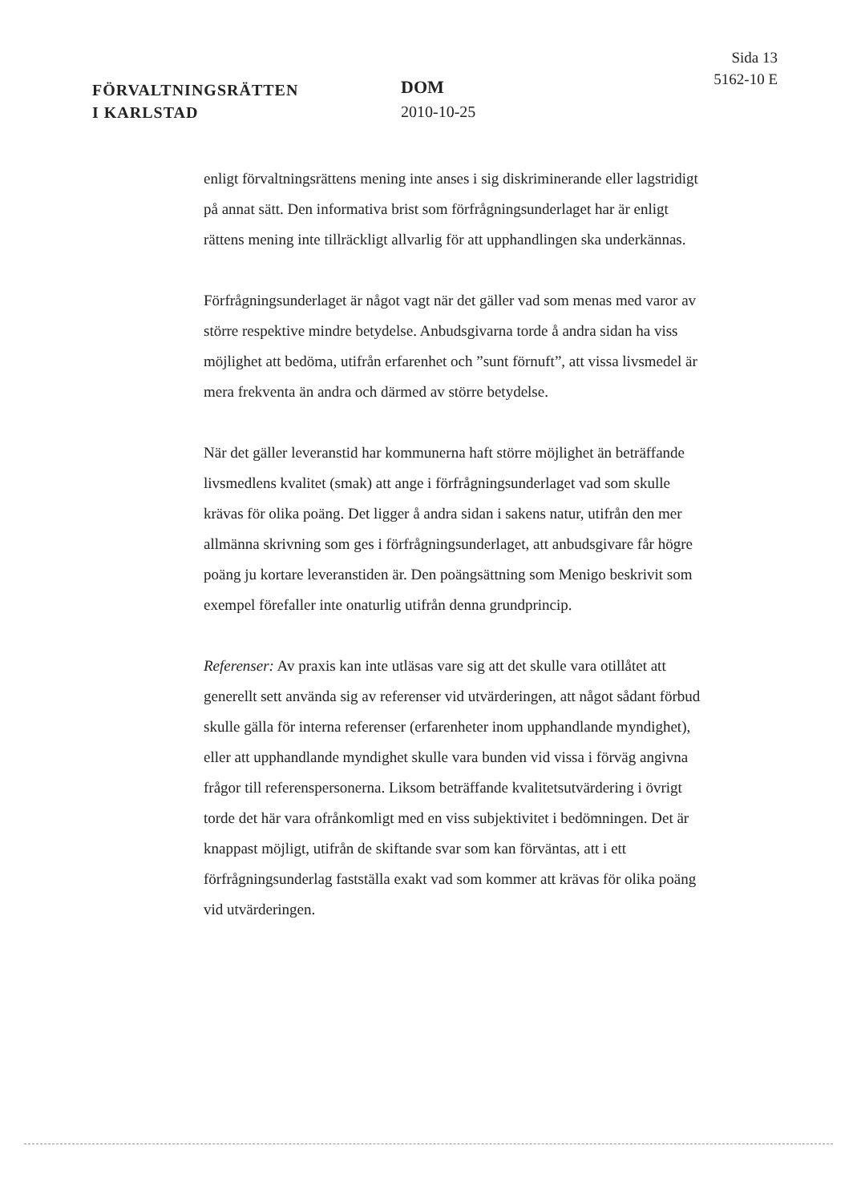FÖRVALTNINGSRÄTTEN
I KARLSTAD
DOM
2010-10-25
Sida 13
5162-10 E
enligt förvaltningsrättens mening inte anses i sig diskriminerande eller lag­stridigt på annat sätt. Den informativa brist som förfrågningsunderlaget har är enligt rättens mening inte tillräckligt allvarlig för att upphandlingen ska underkännas.
Förfrågningsunderlaget är något vagt när det gäller vad som menas med varor av större respektive mindre betydelse. Anbudsgivarna torde å andra sidan ha viss möjlighet att bedöma, utifrån erfarenhet och ”sunt förnuft”, att vissa livsmedel är mera frekventa än andra och därmed av större bety­delse.
När det gäller leveranstid har kommunerna haft större möjlighet än beträf­fande livsmedlens kvalitet (smak) att ange i förfrågningsunderlaget vad som skulle krävas för olika poäng. Det ligger å andra sidan i sakens natur, utifrån den mer allmänna skrivning som ges i förfrågningsunderlaget, att anbudsgivare får högre poäng ju kortare leveranstiden är. Den poängsätt­ning som Menigo beskrivit som exempel förefaller inte onaturlig utifrån denna grundprincip.
Referenser: Av praxis kan inte utläsas vare sig att det skulle vara otillåtet att generellt sett använda sig av referenser vid utvärderingen, att något så­dant förbud skulle gälla för interna referenser (erfarenheter inom upphand­lande myndighet), eller att upphandlande myndighet skulle vara bunden vid vissa i förväg angivna frågor till referenspersonerna. Liksom beträffan­de kvalitetsutvärdering i övrigt torde det här vara ofrånkomligt med en viss subjektivitet i bedömningen. Det är knappast möjligt, utifrån de skiftande svar som kan förväntas, att i ett förfrågningsunderlag fastställa exakt vad som kommer att krävas för olika poäng vid utvärderingen.